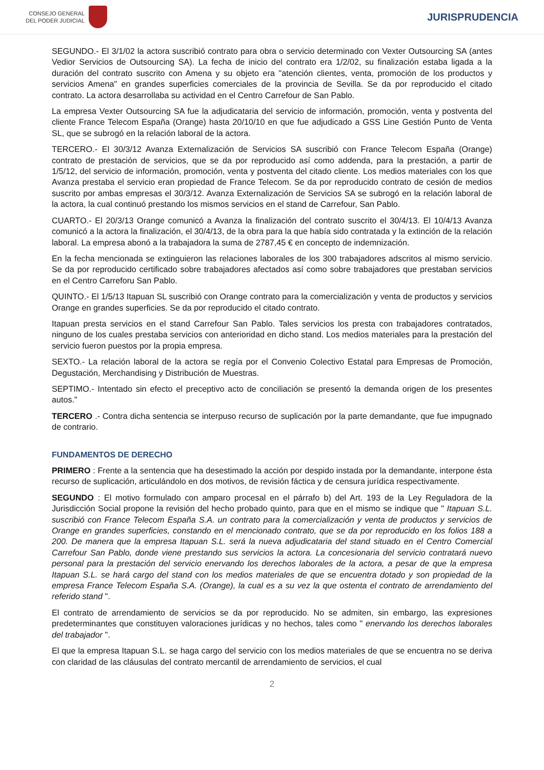CONSEJO GENERAL
DEL PODER JUDICIAL
JURISPRUDENCIA
SEGUNDO.- El 3/1/02 la actora suscribió contrato para obra o servicio determinado con Vexter Outsourcing SA (antes Vedior Servicios de Outsourcing SA). La fecha de inicio del contrato era 1/2/02, su finalización estaba ligada a la duración del contrato suscrito con Amena y su objeto era "atención clientes, venta, promoción de los productos y servicios Amena" en grandes superficies comerciales de la provincia de Sevilla. Se da por reproducido el citado contrato. La actora desarrollaba su actividad en el Centro Carrefour de San Pablo.
La empresa Vexter Outsourcing SA fue la adjudicataria del servicio de información, promoción, venta y postventa del cliente France Telecom España (Orange) hasta 20/10/10 en que fue adjudicado a GSS Line Gestión Punto de Venta SL, que se subrogó en la relación laboral de la actora.
TERCERO.- El 30/3/12 Avanza Externalización de Servicios SA suscribió con France Telecom España (Orange) contrato de prestación de servicios, que se da por reproducido así como addenda, para la prestación, a partir de 1/5/12, del servicio de información, promoción, venta y postventa del citado cliente. Los medios materiales con los que Avanza prestaba el servicio eran propiedad de France Telecom. Se da por reproducido contrato de cesión de medios suscrito por ambas empresas el 30/3/12. Avanza Externalización de Servicios SA se subrogó en la relación laboral de la actora, la cual continuó prestando los mismos servicios en el stand de Carrefour, San Pablo.
CUARTO.- El 20/3/13 Orange comunicó a Avanza la finalización del contrato suscrito el 30/4/13. El 10/4/13 Avanza comunicó a la actora la finalización, el 30/4/13, de la obra para la que había sido contratada y la extinción de la relación laboral. La empresa abonó a la trabajadora la suma de 2787,45 € en concepto de indemnización.
En la fecha mencionada se extinguieron las relaciones laborales de los 300 trabajadores adscritos al mismo servicio. Se da por reproducido certificado sobre trabajadores afectados así como sobre trabajadores que prestaban servicios en el Centro Carreforu San Pablo.
QUINTO.- El 1/5/13 Itapuan SL suscribió con Orange contrato para la comercialización y venta de productos y servicios Orange en grandes superficies. Se da por reproducido el citado contrato.
Itapuan presta servicios en el stand Carrefour San Pablo. Tales servicios los presta con trabajadores contratados, ninguno de los cuales prestaba servicios con anterioridad en dicho stand. Los medios materiales para la prestación del servicio fueron puestos por la propia empresa.
SEXTO.- La relación laboral de la actora se regía por el Convenio Colectivo Estatal para Empresas de Promoción, Degustación, Merchandising y Distribución de Muestras.
SEPTIMO.- Intentado sin efecto el preceptivo acto de conciliación se presentó la demanda origen de los presentes autos."
TERCERO .- Contra dicha sentencia se interpuso recurso de suplicación por la parte demandante, que fue impugnado de contrario.
FUNDAMENTOS DE DERECHO
PRIMERO : Frente a la sentencia que ha desestimado la acción por despido instada por la demandante, interpone ésta recurso de suplicación, articulándolo en dos motivos, de revisión fáctica y de censura jurídica respectivamente.
SEGUNDO : El motivo formulado con amparo procesal en el párrafo b) del Art. 193 de la Ley Reguladora de la Jurisdicción Social propone la revisión del hecho probado quinto, para que en el mismo se indique que " Itapuan S.L. suscribió con France Telecom España S.A. un contrato para la comercialización y venta de productos y servicios de Orange en grandes superficies, constando en el mencionado contrato, que se da por reproducido en los folios 188 a 200. De manera que la empresa Itapuan S.L. será la nueva adjudicataria del stand situado en el Centro Comercial Carrefour San Pablo, donde viene prestando sus servicios la actora. La concesionaria del servicio contratará nuevo personal para la prestación del servicio enervando los derechos laborales de la actora, a pesar de que la empresa Itapuan S.L. se hará cargo del stand con los medios materiales de que se encuentra dotado y son propiedad de la empresa France Telecom España S.A. (Orange), la cual es a su vez la que ostenta el contrato de arrendamiento del referido stand ".
El contrato de arrendamiento de servicios se da por reproducido. No se admiten, sin embargo, las expresiones predeterminantes que constituyen valoraciones jurídicas y no hechos, tales como " enervando los derechos laborales del trabajador ".
El que la empresa Itapuan S.L. se haga cargo del servicio con los medios materiales de que se encuentra no se deriva con claridad de las cláusulas del contrato mercantil de arrendamiento de servicios, el cual
2